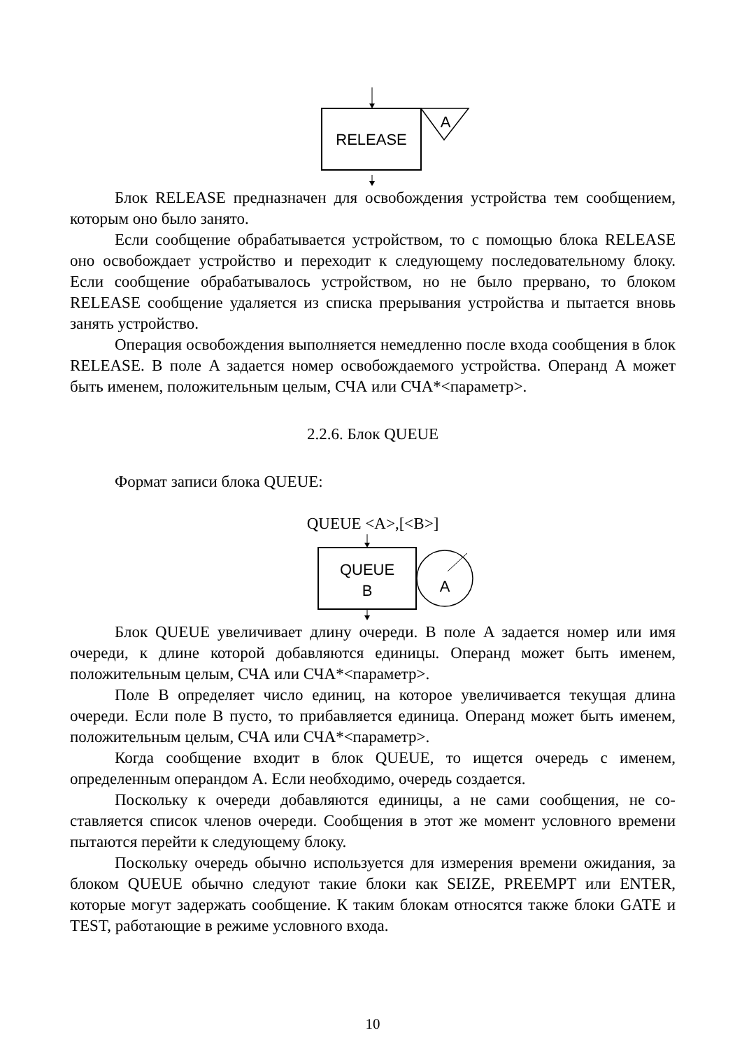RELEASE
A
Блок RELEASE предназначен для освобождения устройства тем сообще­нием, которым оно было занято.
Если сообщение обрабатывается устройством, то с помощью блока RELEASE оно освобождает устройство и переходит к следующему последова­тельному блоку. Если сообщение обрабатывалось устройством, но не было пре­рвано, то блоком RELEASE сообщение удаляется из списка прерывания устройства и пытается вновь занять устройство.
Операция освобождения выполняется немедленно после входа сообщения в блок RELEASE. В поле A задается номер освобождаемого устройства. Опе­ранд A может быть именем, положительным целым, СЧА или СЧА*<параметр>.
2.2.6. Блок QUEUE
Формат записи блока QUEUE:
QUEUE <A>,[<B>]
QUEUE
B
A
Блок QUEUE увеличивает длину очереди. В поле A задается номер или имя очереди, к длине которой добавляются единицы. Операнд может быть име­нем, положительным целым, СЧА или СЧА*<параметр>.
Поле B определяет число единиц, на которое увеличивается текущая дли­на очереди. Если поле B пусто, то прибавляется единица. Операнд может быть именем, положительным целым, СЧА или СЧА*<параметр>.
Когда сообщение входит в блок QUEUE, то ищется очередь с именем, определенным операндом A. Если необходимо, очередь создается.
Поскольку к очереди добавляются единицы, а не сами сообщения, не со­ставляется список членов очереди. Сообщения в этот же момент условного времени пытаются перейти к следующему блоку.
Поскольку очередь обычно используется для измерения времени ожида­ния, за блоком QUEUE обычно следуют такие блоки как SEIZE, PREEMPT или ENTER, которые могут задержать сообщение. К таким блокам относятся также блоки GATE и TEST, работающие в режиме условного входа.
10